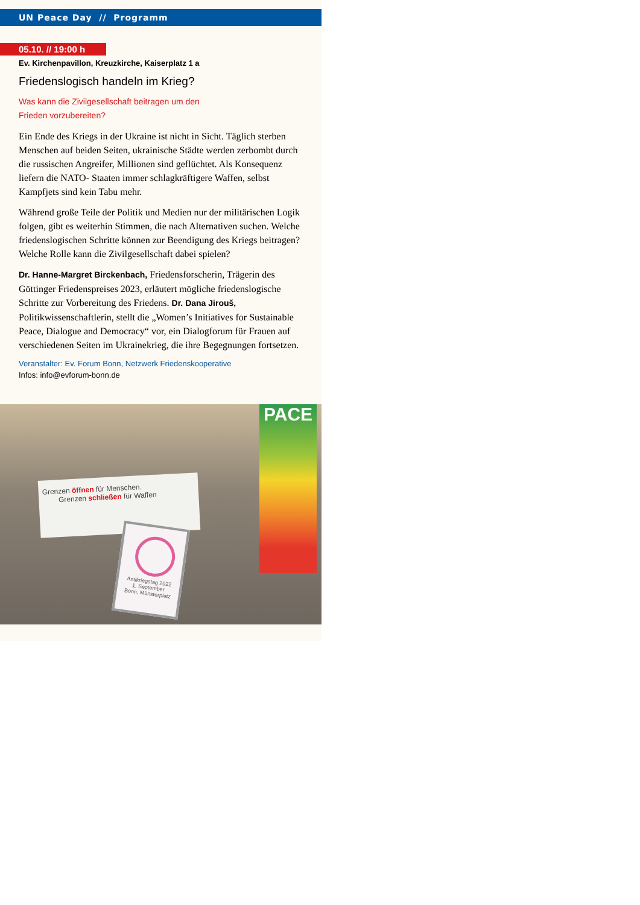UN Peace Day // Programm
05.10. // 19:00 h
Ev. Kirchenpavillon, Kreuzkirche, Kaiserplatz 1 a
Friedenslogisch handeln im Krieg?
Was kann die Zivilgesellschaft beitragen um den
Frieden vorzubereiten?
Ein Ende des Kriegs in der Ukraine ist nicht in Sicht. Täglich sterben Menschen auf beiden Seiten, ukrainische Städte werden zerbombt durch die russischen Angreifer, Millionen sind geflüchtet. Als Konsequenz liefern die NATO- Staaten immer schlagkräftigere Waffen, selbst Kampfjets sind kein Tabu mehr.
Während große Teile der Politik und Medien nur der militärischen Logik folgen, gibt es weiterhin Stimmen, die nach Alternativen suchen. Welche friedenslogischen Schritte können zur Beendigung des Kriegs beitragen? Welche Rolle kann die Zivilgesellschaft dabei spielen?
Dr. Hanne-Margret Birckenbach, Friedensforscherin, Trägerin des Göttinger Friedenspreises 2023, erläutert mögliche friedenslogische Schritte zur Vorbereitung des Friedens. Dr. Dana Jirouš, Politikwissenschaftlerin, stellt die „Women’s Initiatives for Sustainable Peace, Dialogue and Democracy“ vor, ein Dialogforum für Frauen auf verschiedenen Seiten im Ukrainekrieg, die ihre Begegnungen fortsetzen.
Veranstalter: Ev. Forum Bonn, Netzwerk Friedenskooperative
Infos: info@evforum-bonn.de
PACE
Grenzen öffnen für Menschen.
Grenzen schließen für Waffen
Antikriegstag 2022
1. September
Bonn, Münsterplatz